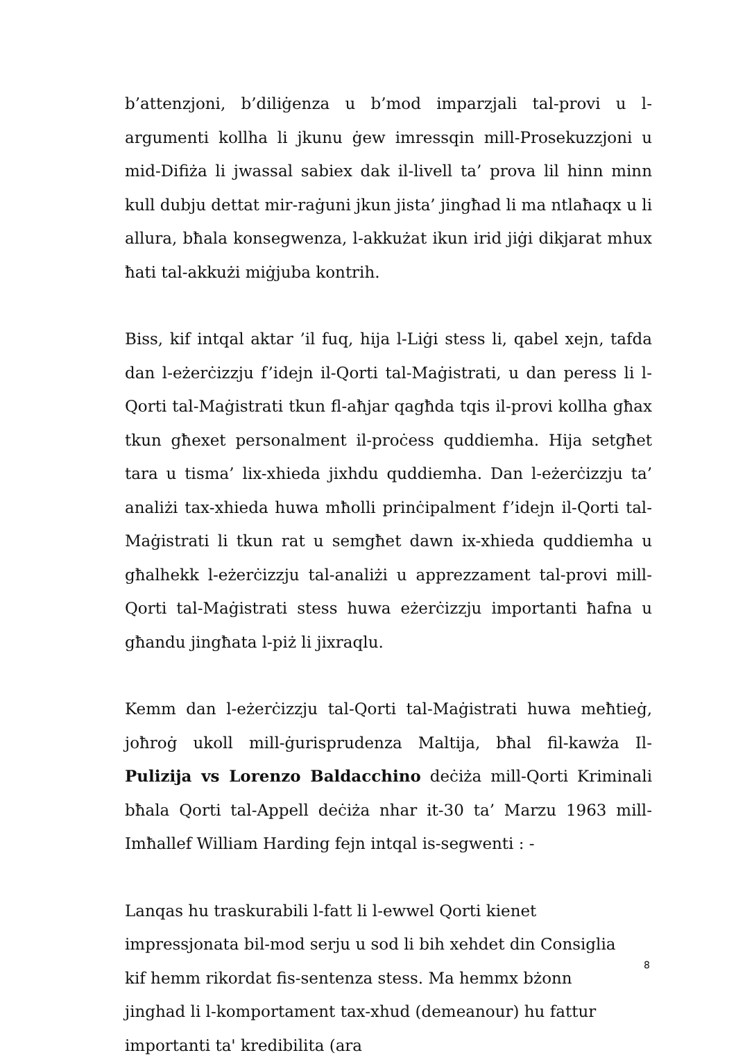b’attenzjoni, b’diliġenza u b’mod imparzjali tal-provi u l-argumenti kollha li jkunu ġew imressqin mill-Prosekuzzjoni u mid-Difiża li jwassal sabiex dak il-livell ta’ prova lil hinn minn kull dubju dettat mir-raġuni jkun jista’ jingħad li ma ntlaħaqx u li allura, bħala konsegwenza, l-akkużat ikun irid jiġi dikjarat mhux ħati tal-akkużi miġjuba kontrih.
Biss, kif intqal aktar ’il fuq, hija l-Liġi stess li, qabel xejn, tafda dan l-eżerċizzju f’idejn il-Qorti tal-Maġistrati, u dan peress li l-Qorti tal-Maġistrati tkun fl-aħjar qagħda tqis il-provi kollha għax tkun għexet personalment il-proċess quddiemha. Hija setgħet tara u tisma’ lix-xhieda jixhdu quddiemha. Dan l-eżerċizzju ta’ analiżi tax-xhieda huwa mħolli prinċipalment f’idejn il-Qorti tal-Maġistrati li tkun rat u semgħet dawn ix-xhieda quddiemha u għalhekk l-eżerċizzju tal-analiżi u apprezzament tal-provi mill-Qorti tal-Maġistrati stess huwa eżerċizzju importanti ħafna u għandu jingħata l-piż li jixraqlu.
Kemm dan l-eżerċizzju tal-Qorti tal-Maġistrati huwa meħtieġ, joħroġ ukoll mill-ġurisprudenza Maltija, bħal fil-kawża Il-Pulizija vs Lorenzo Baldacchino deċiża mill-Qorti Kriminali bħala Qorti tal-Appell deċiża nhar it-30 ta’ Marzu 1963 mill-Imħallef William Harding fejn intqal is-segwenti : -
Lanqas hu traskurabili l-fatt li l-ewwel Qorti kienet impressjonata bil-mod serju u sod li bih xehdet din Consiglia kif hemm rikordat fis-sentenza stess. Ma hemmx bżonn jinghad li l-komportament tax-xhud (demeanour) hu fattur importanti ta' kredibilita (ara
8